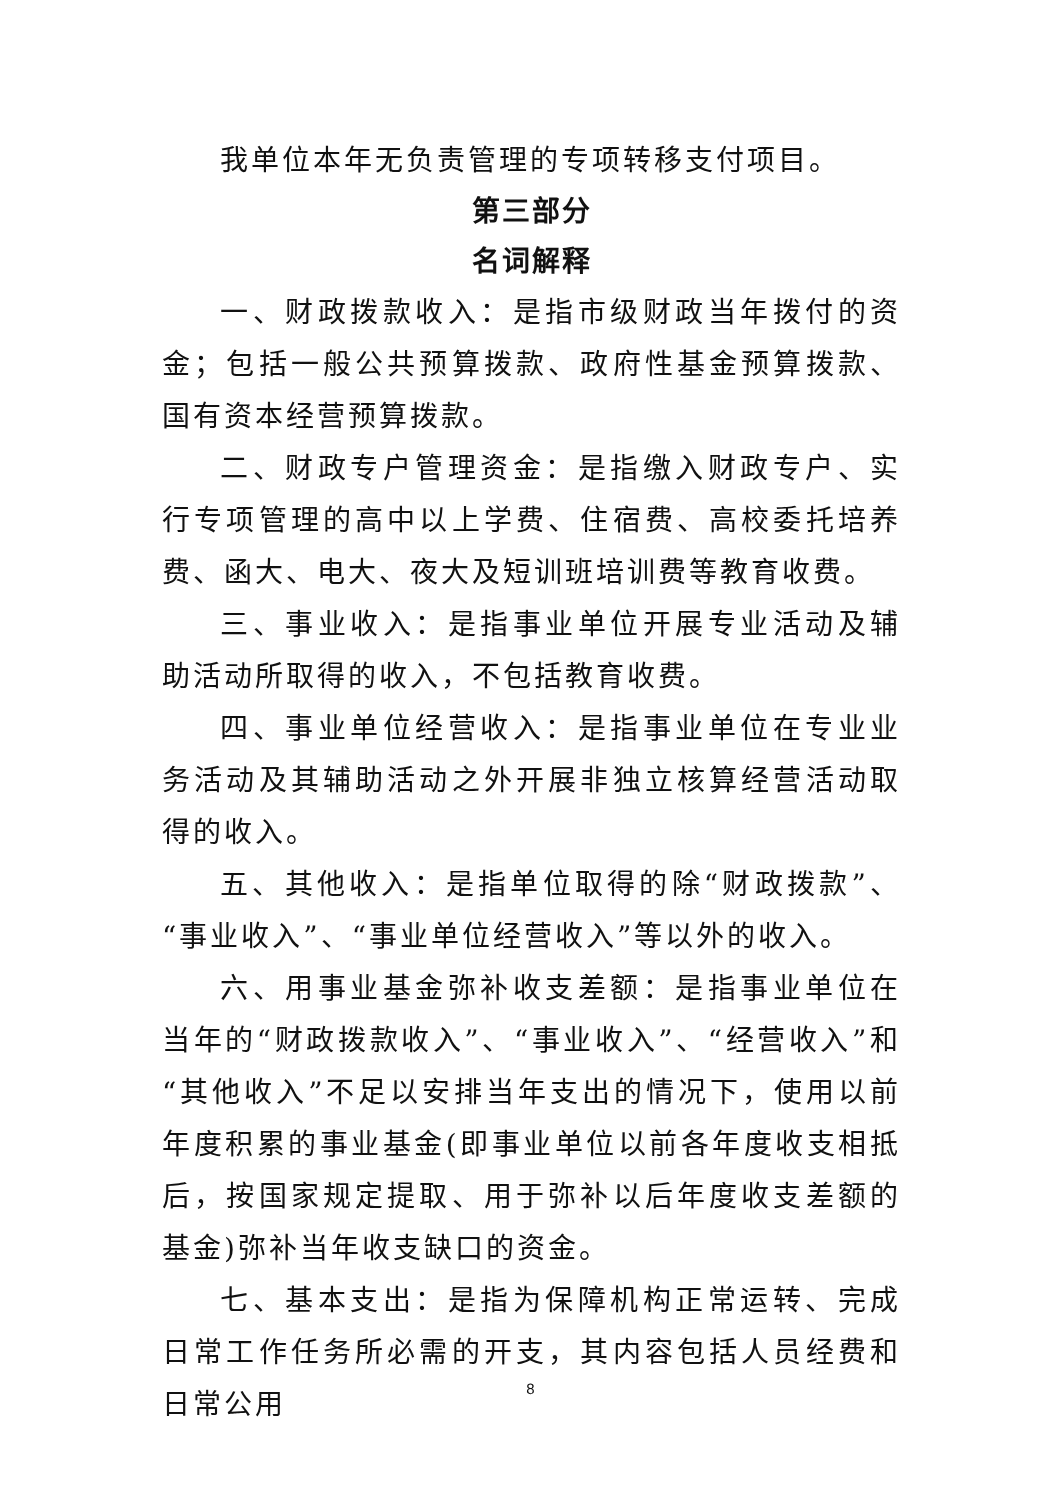我单位本年无负责管理的专项转移支付项目。
第三部分
名词解释
一、财政拨款收入：是指市级财政当年拨付的资金；包括一般公共预算拨款、政府性基金预算拨款、国有资本经营预算拨款。
二、财政专户管理资金：是指缴入财政专户、实行专项管理的高中以上学费、住宿费、高校委托培养费、函大、电大、夜大及短训班培训费等教育收费。
三、事业收入：是指事业单位开展专业活动及辅助活动所取得的收入，不包括教育收费。
四、事业单位经营收入：是指事业单位在专业业务活动及其辅助活动之外开展非独立核算经营活动取得的收入。
五、其他收入：是指单位取得的除“财政拨款”、“事业收入”、“事业单位经营收入”等以外的收入。
六、用事业基金弥补收支差额：是指事业单位在当年的“财政拨款收入”、“事业收入”、“经营收入”和“其他收入”不足以安排当年支出的情况下，使用以前年度积累的事业基金(即事业单位以前各年度收支相抵后，按国家规定提取、用于弥补以后年度收支差额的基金)弥补当年收支缺口的资金。
七、基本支出：是指为保障机构正常运转、完成日常工作任务所必需的开支，其内容包括人员经费和日常公用
8